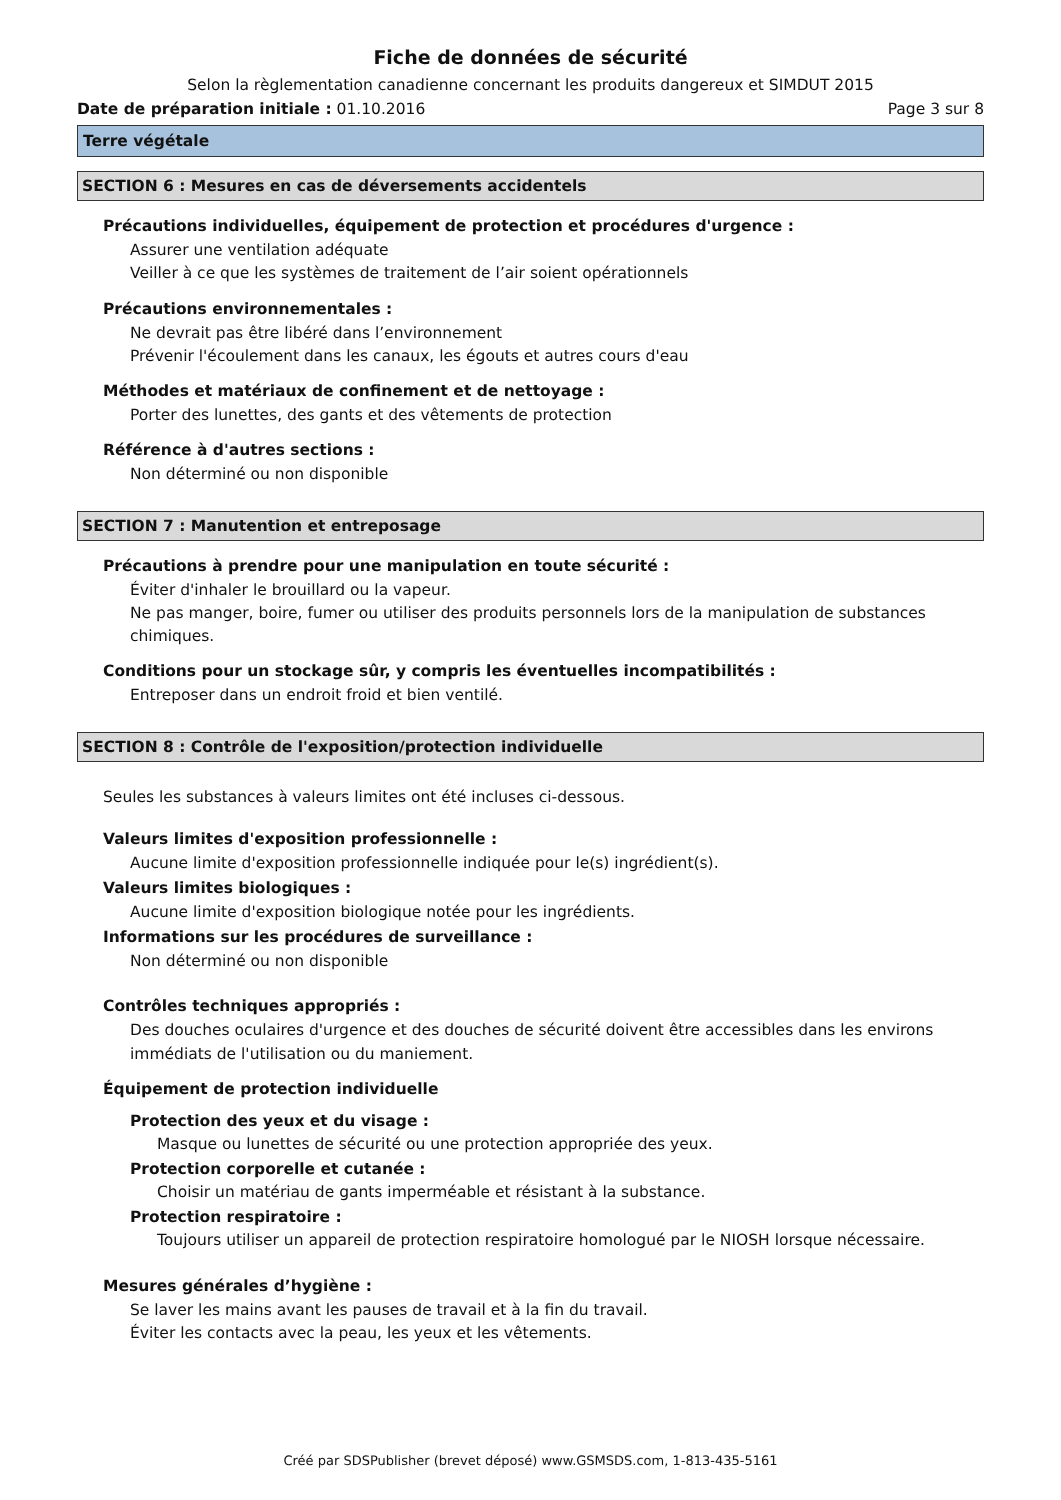Fiche de données de sécurité
Selon la règlementation canadienne concernant les produits dangereux et SIMDUT 2015
Date de préparation initiale : 01.10.2016 Page 3 sur 8
Terre végétale
SECTION 6 : Mesures en cas de déversements accidentels
Précautions individuelles, équipement de protection et procédures d'urgence :
Assurer une ventilation adéquate
Veiller à ce que les systèmes de traitement de l’air soient opérationnels
Précautions environnementales :
Ne devrait pas être libéré dans l’environnement
Prévenir l'écoulement dans les canaux, les égouts et autres cours d'eau
Méthodes et matériaux de confinement et de nettoyage :
Porter des lunettes, des gants et des vêtements de protection
Référence à d'autres sections :
Non déterminé ou non disponible
SECTION 7 : Manutention et entreposage
Précautions à prendre pour une manipulation en toute sécurité :
Éviter d'inhaler le brouillard ou la vapeur.
Ne pas manger, boire, fumer ou utiliser des produits personnels lors de la manipulation de substances chimiques.
Conditions pour un stockage sûr, y compris les éventuelles incompatibilités :
Entreposer dans un endroit froid et bien ventilé.
SECTION 8 : Contrôle de l'exposition/protection individuelle
Seules les substances à valeurs limites ont été incluses ci-dessous.
Valeurs limites d'exposition professionnelle :
Aucune limite d'exposition professionnelle indiquée pour le(s) ingrédient(s).
Valeurs limites biologiques :
Aucune limite d'exposition biologique notée pour les ingrédients.
Informations sur les procédures de surveillance :
Non déterminé ou non disponible
Contrôles techniques appropriés :
Des douches oculaires d'urgence et des douches de sécurité doivent être accessibles dans les environs immédiats de l'utilisation ou du maniement.
Équipement de protection individuelle
Protection des yeux et du visage :
Masque ou lunettes de sécurité ou une protection appropriée des yeux.
Protection corporelle et cutanée :
Choisir un matériau de gants imperméable et résistant à la substance.
Protection respiratoire :
Toujours utiliser un appareil de protection respiratoire homologué par le NIOSH lorsque nécessaire.
Mesures générales d’hygiène :
Se laver les mains avant les pauses de travail et à la fin du travail.
Éviter les contacts avec la peau, les yeux et les vêtements.
Créé par SDSPublisher (brevet déposé) www.GSMSDS.com, 1-813-435-5161